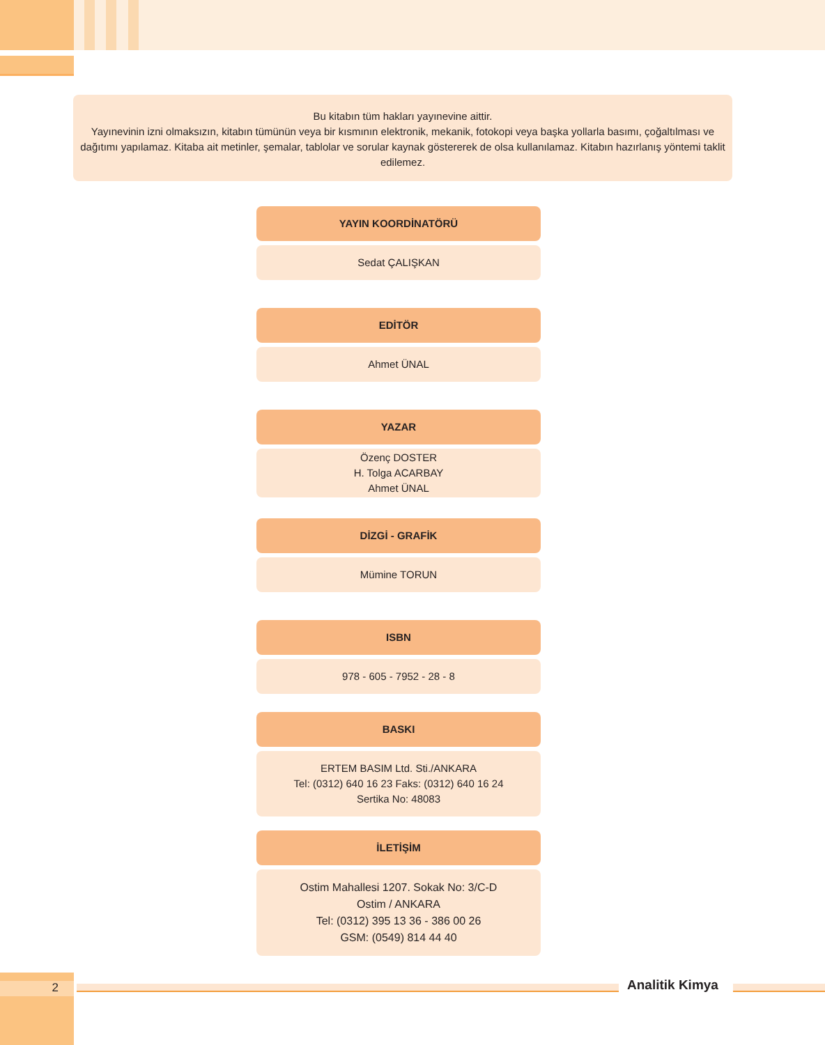Bu kitabın tüm hakları yayınevine aittir.
Yayınevinin izni olmaksızın, kitabın tümünün veya bir kısmının elektronik, mekanik, fotokopi veya başka yollarla basımı, çoğaltılması ve dağıtımı yapılamaz. Kitaba ait metinler, şemalar, tablolar ve sorular kaynak göstererek de olsa kullanılamaz. Kitabın hazırlanış yöntemi taklit edilemez.
YAYIN KOORDİNATÖRÜ
Sedat ÇALIŞKAN
EDİTÖR
Ahmet ÜNAL
YAZAR
Özenç DOSTER
H. Tolga ACARBAY
Ahmet ÜNAL
DİZGİ - GRAFİK
Mümine TORUN
ISBN
978 - 605 - 7952 - 28 - 8
BASKI
ERTEM BASIM Ltd. Sti./ANKARA
Tel: (0312) 640 16 23 Faks: (0312) 640 16 24
Sertika No: 48083
İLETİŞİM
Ostim Mahallesi 1207. Sokak No: 3/C-D
Ostim / ANKARA
Tel: (0312) 395 13 36 - 386 00 26
GSM: (0549) 814 44 40
2 Analitik Kimya